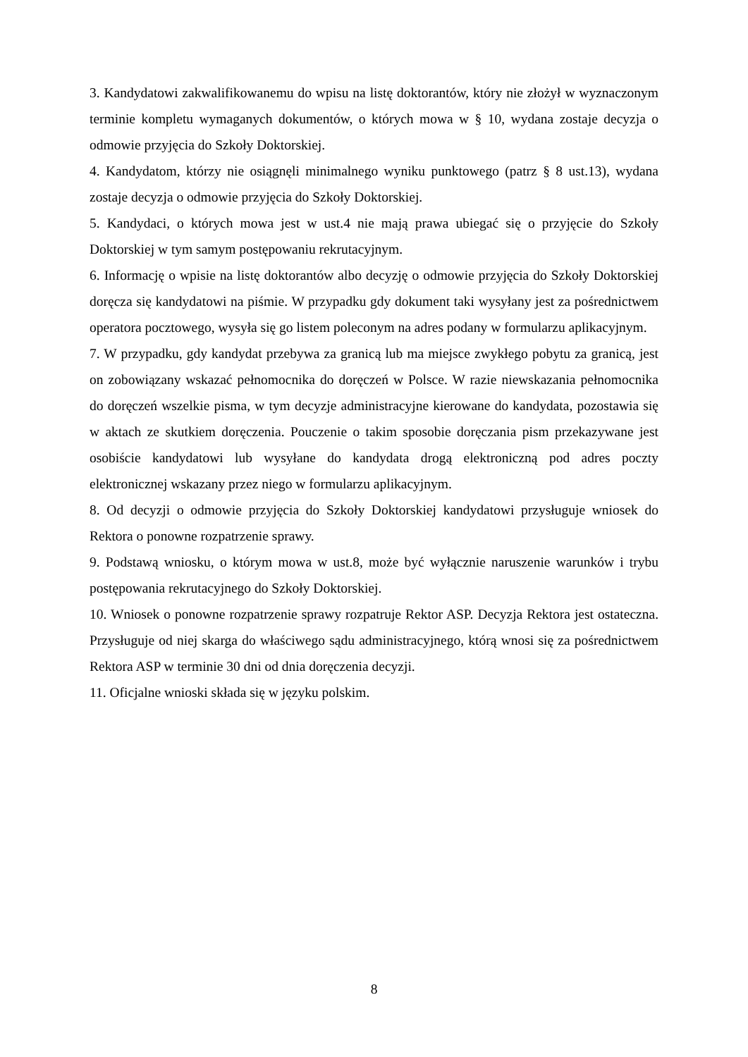3. Kandydatowi zakwalifikowanemu do wpisu na listę doktorantów, który nie złożył w wyznaczonym terminie kompletu wymaganych dokumentów, o których mowa w § 10, wydana zostaje decyzja o odmowie przyjęcia do Szkoły Doktorskiej.
4. Kandydatom, którzy nie osiągnęli minimalnego wyniku punktowego (patrz § 8 ust.13), wydana zostaje decyzja o odmowie przyjęcia do Szkoły Doktorskiej.
5. Kandydaci, o których mowa jest w ust.4 nie mają prawa ubiegać się o przyjęcie do Szkoły Doktorskiej w tym samym postępowaniu rekrutacyjnym.
6. Informację o wpisie na listę doktorantów albo decyzję o odmowie przyjęcia do Szkoły Doktorskiej doręcza się kandydatowi na piśmie. W przypadku gdy dokument taki wysyłany jest za pośrednictwem operatora pocztowego, wysyła się go listem poleconym na adres podany w formularzu aplikacyjnym.
7. W przypadku, gdy kandydat przebywa za granicą lub ma miejsce zwykłego pobytu za granicą, jest on zobowiązany wskazać pełnomocnika do doręczeń w Polsce. W razie niewskazania pełnomocnika do doręczeń wszelkie pisma, w tym decyzje administracyjne kierowane do kandydata, pozostawia się w aktach ze skutkiem doręczenia. Pouczenie o takim sposobie doręczania pism przekazywane jest osobiście kandydatowi lub wysyłane do kandydata drogą elektroniczną pod adres poczty elektronicznej wskazany przez niego w formularzu aplikacyjnym.
8. Od decyzji o odmowie przyjęcia do Szkoły Doktorskiej kandydatowi przysługuje wniosek do Rektora o ponowne rozpatrzenie sprawy.
9. Podstawą wniosku, o którym mowa w ust.8, może być wyłącznie naruszenie warunków i trybu postępowania rekrutacyjnego do Szkoły Doktorskiej.
10. Wniosek o ponowne rozpatrzenie sprawy rozpatruje Rektor ASP. Decyzja Rektora jest ostateczna. Przysługuje od niej skarga do właściwego sądu administracyjnego, którą wnosi się za pośrednictwem Rektora ASP w terminie 30 dni od dnia doręczenia decyzji.
11. Oficjalne wnioski składa się w języku polskim.
8